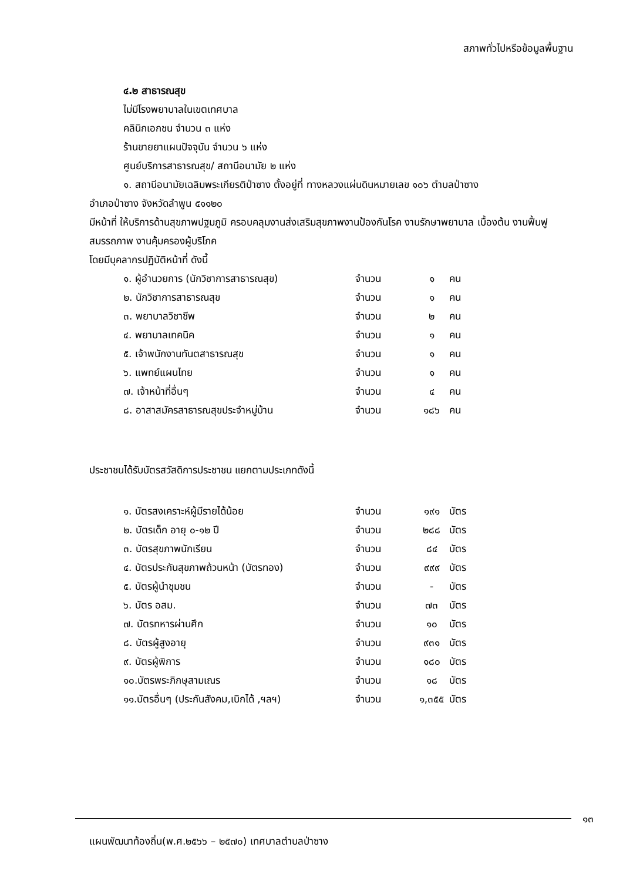สภาพทั่วไปหรือข้อมูลพื้นฐาน
๔.๒ สาธารณสุข
ไม่มีโรงพยาบาลในเขตเทศบาล
คลินิกเอกชน จำนวน ๓ แห่ง
ร้านขายยาแผนปัจจุบัน จำนวน ๖ แห่ง
ศูนย์บริการสาธารณสุข/ สถานีอนามัย ๒ แห่ง
๑. สถานีอนามัยเฉลิมพระเกียรติป่าซาง ตั้งอยู่ที่ ทางหลวงแผ่นดินหมายเลข ๑๐๖ ตำบลป่าซาง
อำเภอป่าซาง จังหวัดลำพูน ๕๑๑๒๐
มีหน้าที่ ให้บริการด้านสุขภาพปฐมภูมิ ครอบคลุมงานส่งเสริมสุขภาพงานป้องกันโรค งานรักษาพยาบาล เบื้องต้น งานฟื้นฟูสมรรถภาพ งานคุ้มครองผู้บริโภค
โดยมีบุคลากรปฏิบัติหน้าที่ ดังนี้
| ๑. ผู้อำนวยการ (นักวิชาการสาธารณสุข) | จำนวน | ๑ | คน |
| ๒. นักวิชาการสาธารณสุข | จำนวน | ๑ | คน |
| ๓. พยาบาลวิชาชีพ | จำนวน | ๒ | คน |
| ๔. พยาบาลเทคนิค | จำนวน | ๑ | คน |
| ๕. เจ้าพนักงานทันตสาธารณสุข | จำนวน | ๑ | คน |
| ๖. แพทย์แผนไทย | จำนวน | ๑ | คน |
| ๗. เจ้าหน้าที่อื่นๆ | จำนวน | ๔ | คน |
| ๘. อาสาสมัครสาธารณสุขประจำหมู่บ้าน | จำนวน | ๑๘๖ | คน |
ประชาชนได้รับบัตรสวัสดิการประชาชน แยกตามประเภทดังนี้
| ๑. บัตรสงเคราะห์ผู้มีรายได้น้อย | จำนวน | ๑๙๑ | บัตร |
| ๒. บัตรเด็ก อายุ ๐-๑๒ ปี | จำนวน | ๒๘๘ | บัตร |
| ๓. บัตรสุขภาพนักเรียน | จำนวน | ๘๔ | บัตร |
| ๔. บัตรประกันสุขภาพถ้วนหน้า (บัตรทอง) | จำนวน | ๙๙๙ | บัตร |
| ๕. บัตรผู้นำชุมชน | จำนวน | - | บัตร |
| ๖. บัตร อสม. | จำนวน | ๗๓ | บัตร |
| ๗. บัตรทหารผ่านศึก | จำนวน | ๑๐ | บัตร |
| ๘. บัตรผู้สูงอายุ | จำนวน | ๙๓๑ | บัตร |
| ๙. บัตรผู้พิการ | จำนวน | ๑๘๐ | บัตร |
| ๑๐.บัตรพระภิกษุสามเณร | จำนวน | ๑๘ | บัตร |
| ๑๑.บัตรอื่นๆ (ประกันสังคม,เบิกได้ ,ฯลฯ) | จำนวน | ๑,๓๕๕ | บัตร |
๑๓
แผนพัฒนาท้องถิ่น(พ.ศ.๒๕๖๖ – ๒๕๗๐) เทศบาลตำบลป่าซาง